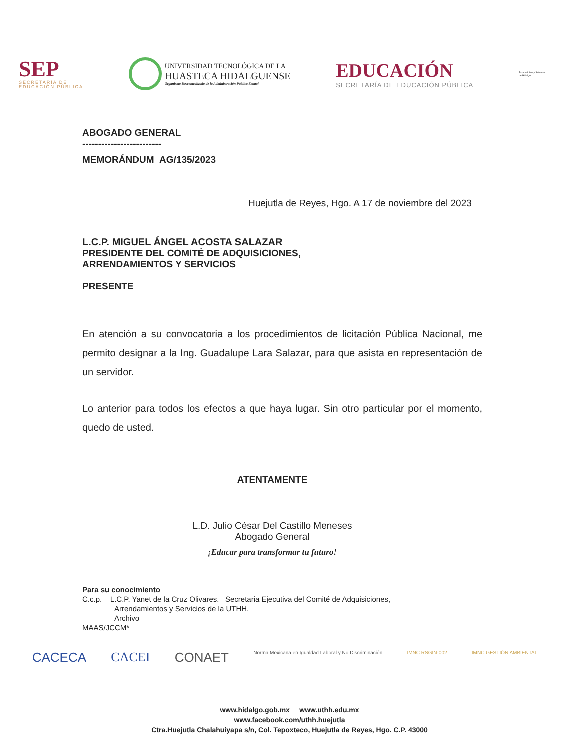SEP
SECRETARÍA DE
EDUCACIÓN PÚBLICA
UNIVERSIDAD TECNOLÓGICA DE LA
HUASTECA HIDALGUENSE
Organismo Descentralizado de la Administración Pública Estatal
EDUCACIÓN
SECRETARÍA DE EDUCACIÓN PÚBLICA
Estado Libre y Soberano de Hidalgo
ABOGADO GENERAL
-------------------------
MEMORÁNDUM AG/135/2023
Huejutla de Reyes, Hgo. A 17 de noviembre del 2023
L.C.P. MIGUEL ÁNGEL ACOSTA SALAZAR
PRESIDENTE DEL COMITÉ DE ADQUISICIONES,
ARRENDAMIENTOS Y SERVICIOS
PRESENTE
En atención a su convocatoria a los procedimientos de licitación Pública Nacional, me permito designar a la Ing. Guadalupe Lara Salazar, para que asista en representación de un servidor.
Lo anterior para todos los efectos a que haya lugar. Sin otro particular por el momento, quedo de usted.
ATENTAMENTE
L.D. Julio César Del Castillo Meneses
Abogado General
¡Educar para transformar tu futuro!
Para su conocimiento
C.c.p. L.C.P. Yanet de la Cruz Olivares. Secretaria Ejecutiva del Comité de Adquisiciones,
Arrendamientos y Servicios de la UTHH.
Archivo
MAAS/JCCM*
CACECA CACEI CONAET Norma Mexicana en Igualdad Laboral y No Discriminación IMNC RSGIN-002 IMNC GESTIÓN AMBIENTAL
www.hidalgo.gob.mx www.uthh.edu.mx
www.facebook.com/uthh.huejutla
Ctra.Huejutla Chalahuiyapa s/n, Col. Tepoxteco, Huejutla de Reyes, Hgo. C.P. 43000